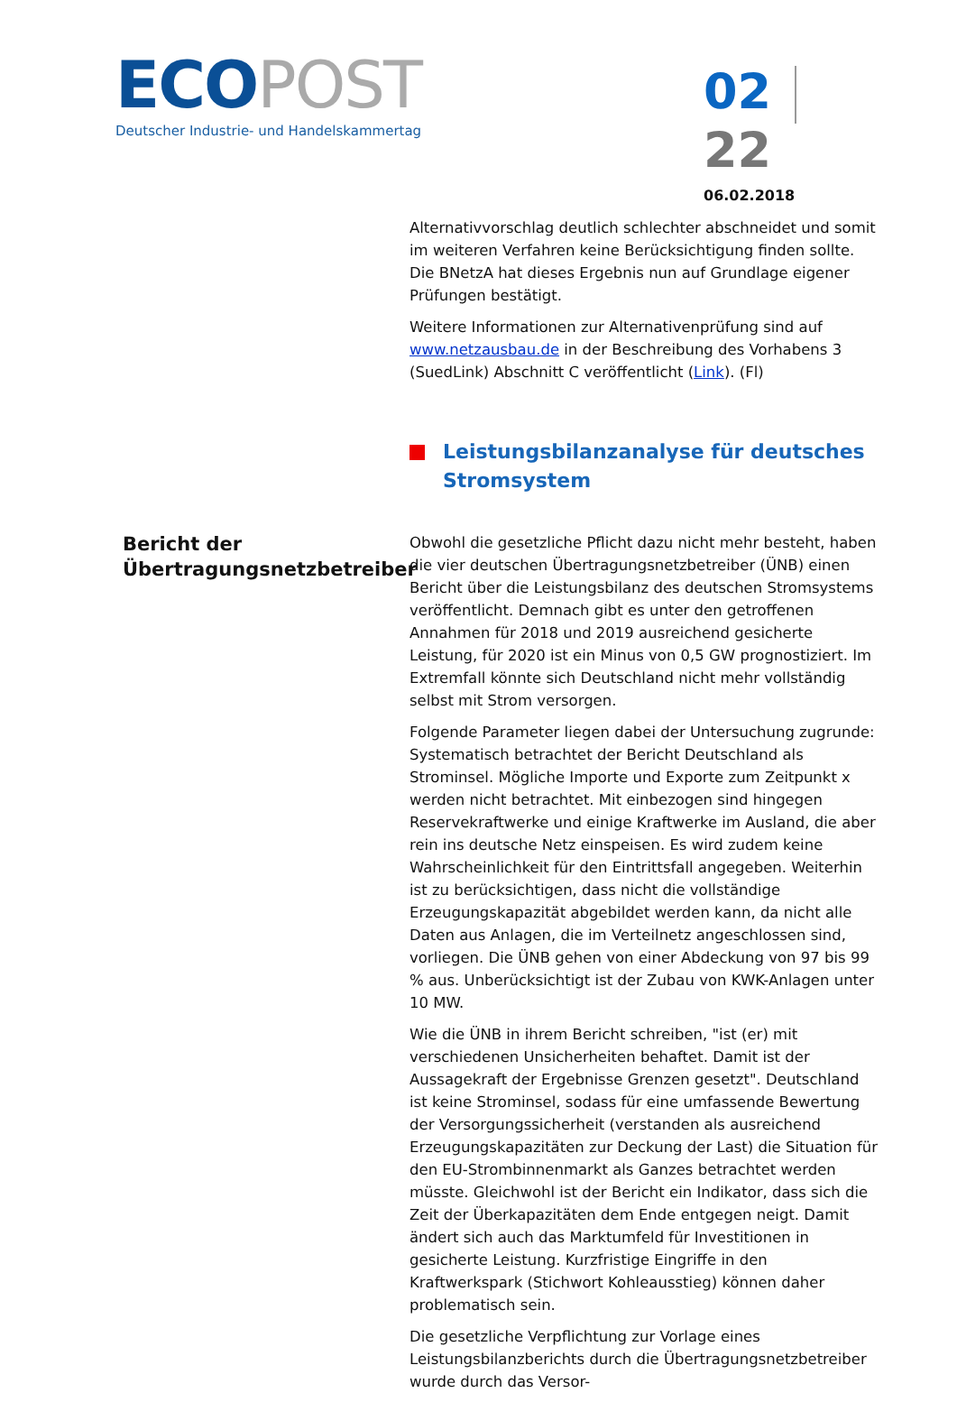ECO POST
Deutscher Industrie- und Handelskammertag
02 22
06.02.2018
Alternativvorschlag deutlich schlechter abschneidet und somit im weiteren Verfahren keine Berücksichtigung finden sollte. Die BNetzA hat dieses Ergebnis nun auf Grundlage eigener Prüfungen bestätigt.
Weitere Informationen zur Alternativenprüfung sind auf www.netzausbau.de in der Beschreibung des Vorhabens 3 (SuedLink) Abschnitt C veröffentlicht (Link). (Fl)
Leistungsbilanzanalyse für deutsches Stromsystem
Bericht der Übertragungsnetzbetreiber
Obwohl die gesetzliche Pflicht dazu nicht mehr besteht, haben die vier deutschen Übertragungsnetzbetreiber (ÜNB) einen Bericht über die Leistungsbilanz des deutschen Stromsystems veröffentlicht. Demnach gibt es unter den getroffenen Annahmen für 2018 und 2019 ausreichend gesicherte Leistung, für 2020 ist ein Minus von 0,5 GW prognostiziert. Im Extremfall könnte sich Deutschland nicht mehr vollständig selbst mit Strom versorgen.
Folgende Parameter liegen dabei der Untersuchung zugrunde: Systematisch betrachtet der Bericht Deutschland als Strominsel. Mögliche Importe und Exporte zum Zeitpunkt x werden nicht betrachtet. Mit einbezogen sind hingegen Reservekraftwerke und einige Kraftwerke im Ausland, die aber rein ins deutsche Netz einspeisen. Es wird zudem keine Wahrscheinlichkeit für den Eintrittsfall angegeben. Weiterhin ist zu berücksichtigen, dass nicht die vollständige Erzeugungskapazität abgebildet werden kann, da nicht alle Daten aus Anlagen, die im Verteilnetz angeschlossen sind, vorliegen. Die ÜNB gehen von einer Abdeckung von 97 bis 99 % aus. Unberücksichtigt ist der Zubau von KWK-Anlagen unter 10 MW.
Wie die ÜNB in ihrem Bericht schreiben, "ist (er) mit verschiedenen Unsicherheiten behaftet. Damit ist der Aussagekraft der Ergebnisse Grenzen gesetzt". Deutschland ist keine Strominsel, sodass für eine umfassende Bewertung der Versorgungssicherheit (verstanden als ausreichend Erzeugungskapazitäten zur Deckung der Last) die Situation für den EU-Strombinnenmarkt als Ganzes betrachtet werden müsste. Gleichwohl ist der Bericht ein Indikator, dass sich die Zeit der Überkapazitäten dem Ende entgegen neigt. Damit ändert sich auch das Marktumfeld für Investitionen in gesicherte Leistung. Kurzfristige Eingriffe in den Kraftwerkspark (Stichwort Kohleausstieg) können daher problematisch sein.
Die gesetzliche Verpflichtung zur Vorlage eines Leistungsbilanzberichts durch die Übertragungsnetzbetreiber wurde durch das Versor-